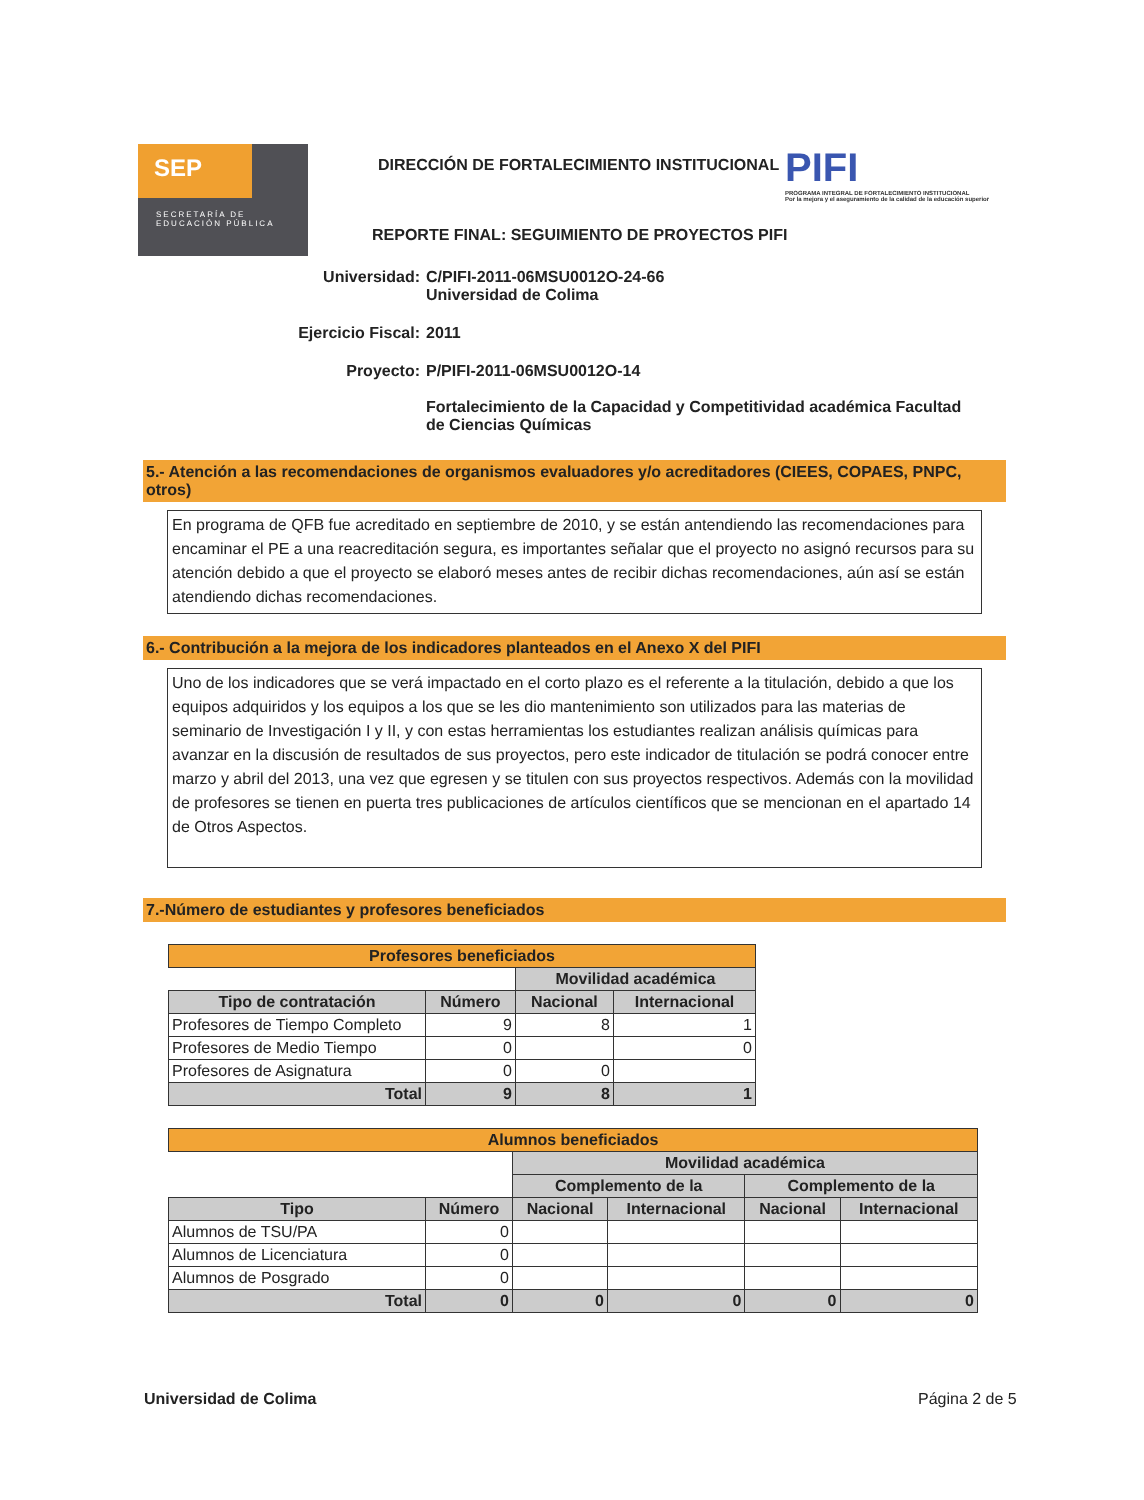SEP
SECRETARÍA DE
EDUCACIÓN PÚBLICA
DIRECCIÓN DE FORTALECIMIENTO INSTITUCIONAL
PIFI
PROGRAMA INTEGRAL DE FORTALECIMIENTO INSTITUCIONAL
Por la mejora y el aseguramiento de la calidad de la educación superior
REPORTE FINAL: SEGUIMIENTO DE PROYECTOS PIFI
Universidad: C/PIFI-2011-06MSU0012O-24-66
Universidad de Colima
Ejercicio Fiscal: 2011
Proyecto: P/PIFI-2011-06MSU0012O-14
Fortalecimiento de la Capacidad y Competitividad académica Facultad de Ciencias Químicas
5.- Atención a las recomendaciones de organismos evaluadores y/o acreditadores (CIEES, COPAES, PNPC, otros)
En programa de QFB fue acreditado en septiembre de 2010, y se están antendiendo las recomendaciones para encaminar el PE a una reacreditación segura, es importantes señalar que el proyecto no asignó recursos para su atención debido a que el proyecto se elaboró meses antes de recibir dichas recomendaciones, aún así se están atendiendo dichas recomendaciones.
6.- Contribución a la mejora de los indicadores planteados en el Anexo X del PIFI
Uno de los indicadores que se verá impactado en el corto plazo es el referente a la titulación, debido a que los equipos adquiridos y los equipos a los que se les dio mantenimiento son utilizados para las materias de seminario de Investigación I y II, y con estas herramientas los estudiantes realizan análisis químicas para avanzar en la discusión de resultados de sus proyectos, pero este indicador de titulación se podrá conocer entre marzo y abril del 2013, una vez que egresen y se titulen con sus proyectos respectivos. Además con la movilidad de profesores se tienen en puerta tres publicaciones de artículos científicos que se mencionan en el apartado 14 de Otros Aspectos.
7.-Número de estudiantes y profesores beneficiados
| Profesores beneficiados | | | |
| --- | --- | --- | --- |
| | | Movilidad académica | |
| Tipo de contratación | Número | Nacional | Internacional |
| Profesores de Tiempo Completo | 9 | 8 | 1 |
| Profesores de Medio Tiempo | 0 | | 0 |
| Profesores de Asignatura | 0 | 0 | |
| Total | 9 | 8 | 1 |
| Alumnos beneficiados | | | | | |
| --- | --- | --- | --- | --- | --- |
| | | Movilidad académica | | | |
| | | Complemento de la | | Complemento de la | |
| Tipo | Número | Nacional | Internacional | Nacional | Internacional |
| Alumnos de TSU/PA | 0 | | | | |
| Alumnos de Licenciatura | 0 | | | | |
| Alumnos de Posgrado | 0 | | | | |
| Total | 0 | 0 | 0 | 0 | 0 |
Universidad de Colima Página 2 de 5